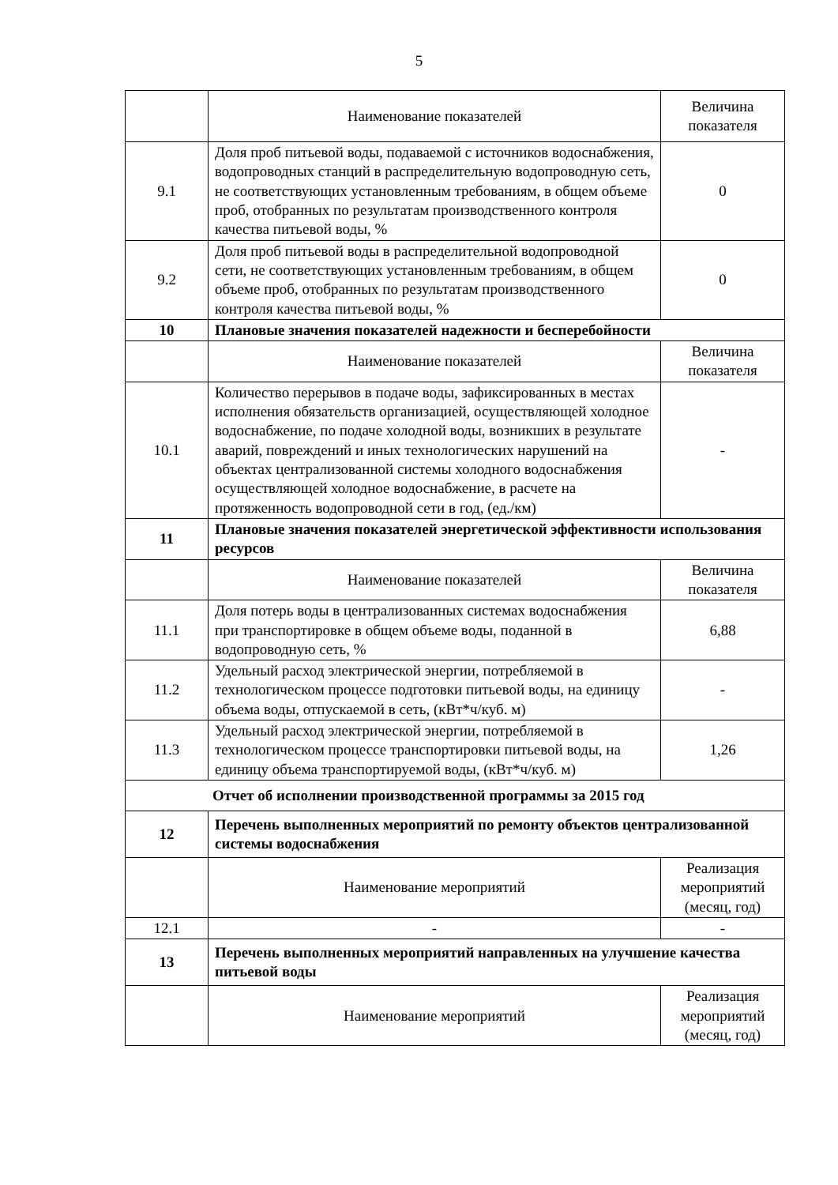5
| | Наименование показателей | Величина показателя |
| 9.1 | Доля проб питьевой воды, подаваемой с источников водоснабжения, водопроводных станций в распределительную водопроводную сеть, не соответствующих установленным требованиям, в общем объеме проб, отобранных по результатам производственного контроля качества питьевой воды, % | 0 |
| 9.2 | Доля проб питьевой воды в распределительной водопроводной сети, не соответствующих установленным требованиям, в общем объеме проб, отобранных по результатам производственного контроля качества питьевой воды, % | 0 |
| 10 | Плановые значения показателей надежности и бесперебойности | |
| | Наименование показателей | Величина показателя |
| 10.1 | Количество перерывов в подаче воды, зафиксированных в местах исполнения обязательств организацией, осуществляющей холодное водоснабжение, по подаче холодной воды, возникших в результате аварий, повреждений и иных технологических нарушений на объектах централизованной системы холодного водоснабжения осуществляющей холодное водоснабжение, в расчете на протяженность водопроводной сети в год, (ед./км) | - |
| 11 | Плановые значения показателей энергетической эффективности использования ресурсов | |
| | Наименование показателей | Величина показателя |
| 11.1 | Доля потерь воды в централизованных системах водоснабжения при транспортировке в общем объеме воды, поданной в водопроводную сеть, % | 6,88 |
| 11.2 | Удельный расход электрической энергии, потребляемой в технологическом процессе подготовки питьевой воды, на единицу объема воды, отпускаемой в сеть, (кВт*ч/куб. м) | - |
| 11.3 | Удельный расход электрической энергии, потребляемой в технологическом процессе транспортировки питьевой воды, на единицу объема транспортируемой воды, (кВт*ч/куб. м) | 1,26 |
| Отчет об исполнении производственной программы за 2015 год | | |
| 12 | Перечень выполненных мероприятий по ремонту объектов централизованной системы водоснабжения | |
| | Наименование мероприятий | Реализация мероприятий (месяц, год) |
| 12.1 | - | - |
| 13 | Перечень выполненных мероприятий направленных на улучшение качества питьевой воды | |
| | Наименование мероприятий | Реализация мероприятий (месяц, год) |